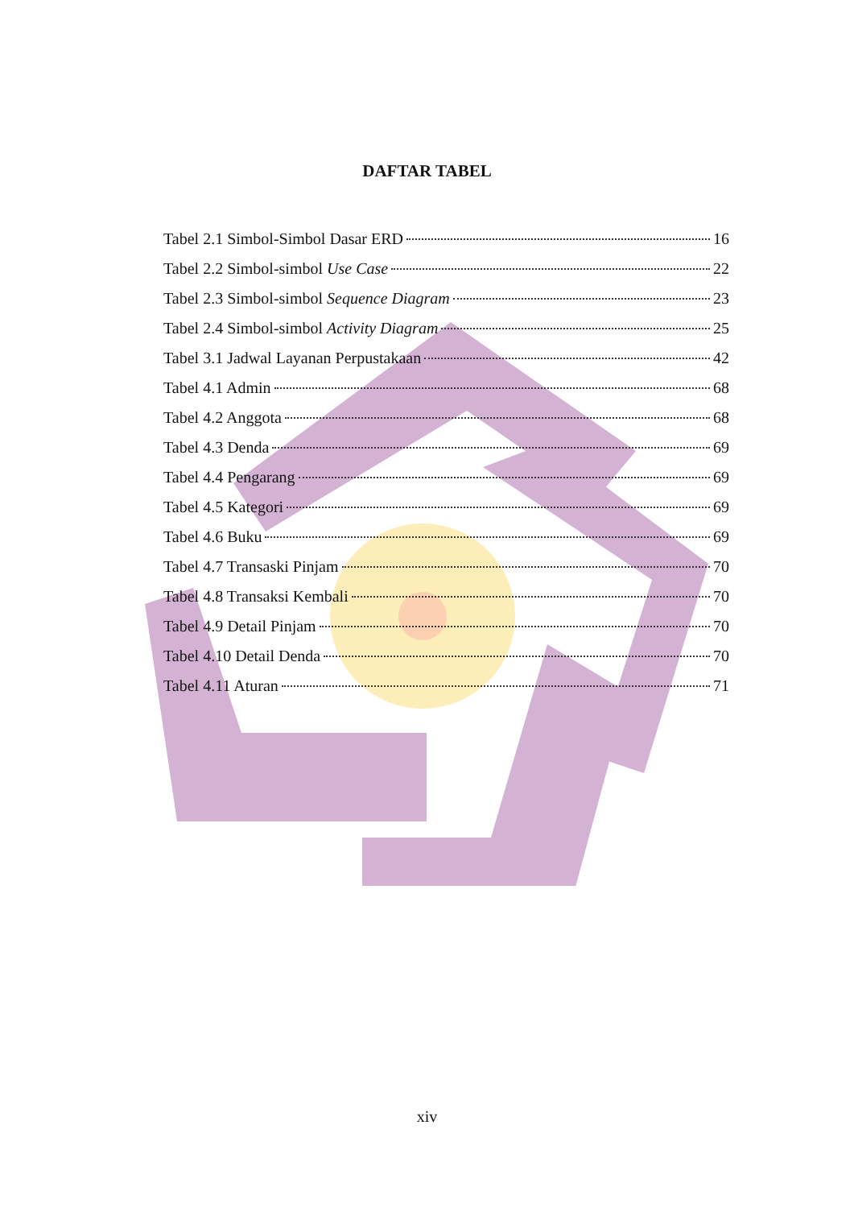DAFTAR TABEL
Tabel 2.1 Simbol-Simbol Dasar ERD 16
Tabel 2.2 Simbol-simbol Use Case 22
Tabel 2.3 Simbol-simbol Sequence Diagram 23
Tabel 2.4 Simbol-simbol Activity Diagram 25
Tabel 3.1 Jadwal Layanan Perpustakaan 42
Tabel 4.1 Admin 68
Tabel 4.2 Anggota 68
Tabel 4.3 Denda 69
Tabel 4.4 Pengarang 69
Tabel 4.5 Kategori 69
Tabel 4.6 Buku 69
Tabel 4.7 Transaski Pinjam 70
Tabel 4.8 Transaksi Kembali 70
Tabel 4.9 Detail Pinjam 70
Tabel 4.10 Detail Denda 70
Tabel 4.11 Aturan 71
xiv